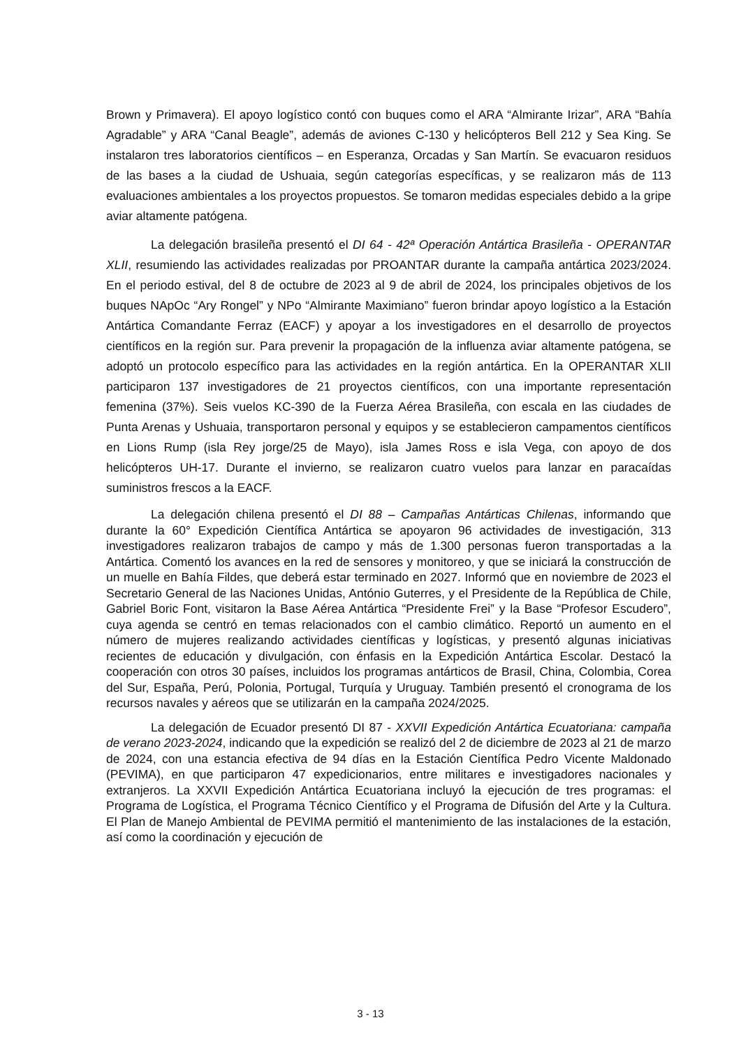Brown y Primavera). El apoyo logístico contó con buques como el ARA “Almirante Irizar”, ARA “Bahía Agradable” y ARA “Canal Beagle”, además de aviones C-130 y helicópteros Bell 212 y Sea King. Se instalaron tres laboratorios científicos – en Esperanza, Orcadas y San Martín. Se evacuaron residuos de las bases a la ciudad de Ushuaia, según categorías específicas, y se realizaron más de 113 evaluaciones ambientales a los proyectos propuestos. Se tomaron medidas especiales debido a la gripe aviar altamente patógena.
La delegación brasileña presentó el DI 64 - 42ª Operación Antártica Brasileña - OPERANTAR XLII, resumiendo las actividades realizadas por PROANTAR durante la campaña antártica 2023/2024. En el periodo estival, del 8 de octubre de 2023 al 9 de abril de 2024, los principales objetivos de los buques NApOc “Ary Rongel” y NPo “Almirante Maximiano” fueron brindar apoyo logístico a la Estación Antártica Comandante Ferraz (EACF) y apoyar a los investigadores en el desarrollo de proyectos científicos en la región sur. Para prevenir la propagación de la influenza aviar altamente patógena, se adoptó un protocolo específico para las actividades en la región antártica. En la OPERANTAR XLII participaron 137 investigadores de 21 proyectos científicos, con una importante representación femenina (37%). Seis vuelos KC-390 de la Fuerza Aérea Brasileña, con escala en las ciudades de Punta Arenas y Ushuaia, transportaron personal y equipos y se establecieron campamentos científicos en Lions Rump (isla Rey jorge/25 de Mayo), isla James Ross e isla Vega, con apoyo de dos helicópteros UH-17. Durante el invierno, se realizaron cuatro vuelos para lanzar en paracaídas suministros frescos a la EACF.
La delegación chilena presentó el DI 88 – Campañas Antárticas Chilenas, informando que durante la 60° Expedición Científica Antártica se apoyaron 96 actividades de investigación, 313 investigadores realizaron trabajos de campo y más de 1.300 personas fueron transportadas a la Antártica. Comentó los avances en la red de sensores y monitoreo, y que se iniciará la construcción de un muelle en Bahía Fildes, que deberá estar terminado en 2027. Informó que en noviembre de 2023 el Secretario General de las Naciones Unidas, António Guterres, y el Presidente de la República de Chile, Gabriel Boric Font, visitaron la Base Aérea Antártica “Presidente Frei” y la Base “Profesor Escudero”, cuya agenda se centró en temas relacionados con el cambio climático. Reportó un aumento en el número de mujeres realizando actividades científicas y logísticas, y presentó algunas iniciativas recientes de educación y divulgación, con énfasis en la Expedición Antártica Escolar. Destacó la cooperación con otros 30 países, incluidos los programas antárticos de Brasil, China, Colombia, Corea del Sur, España, Perú, Polonia, Portugal, Turquía y Uruguay. También presentó el cronograma de los recursos navales y aéreos que se utilizarán en la campaña 2024/2025.
La delegación de Ecuador presentó DI 87 - XXVII Expedición Antártica Ecuatoriana: campaña de verano 2023-2024, indicando que la expedición se realizó del 2 de diciembre de 2023 al 21 de marzo de 2024, con una estancia efectiva de 94 días en la Estación Científica Pedro Vicente Maldonado (PEVIMA), en que participaron 47 expedicionarios, entre militares e investigadores nacionales y extranjeros. La XXVII Expedición Antártica Ecuatoriana incluyó la ejecución de tres programas: el Programa de Logística, el Programa Técnico Científico y el Programa de Difusión del Arte y la Cultura. El Plan de Manejo Ambiental de PEVIMA permitió el mantenimiento de las instalaciones de la estación, así como la coordinación y ejecución de
3 - 13